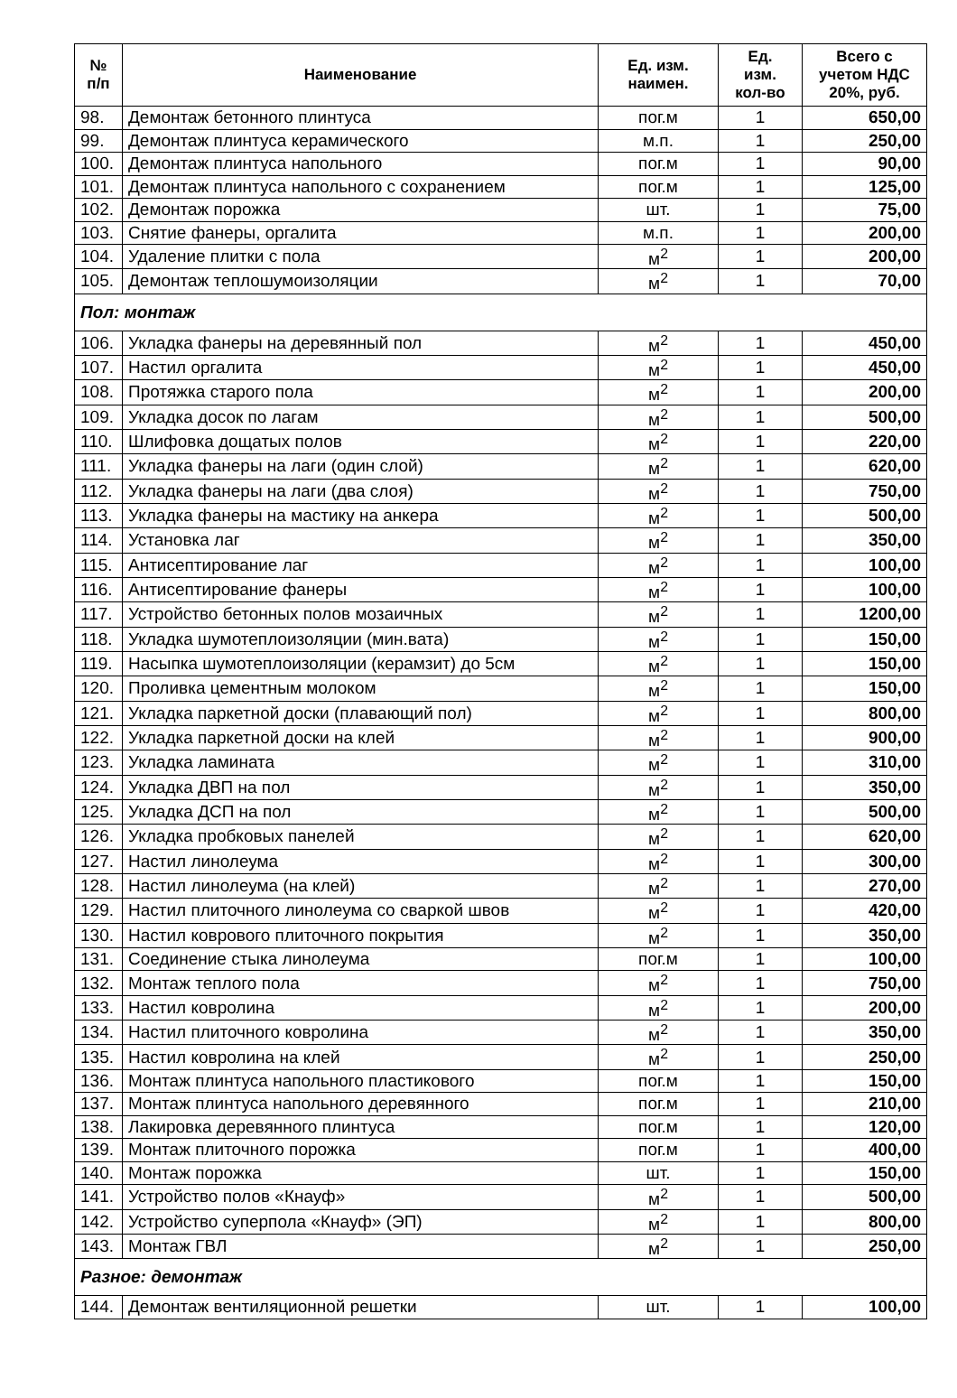| № п/п | Наименование | Ед. изм. наимен. | Ед. изм. кол-во | Всего с учетом НДС 20%, руб. |
| --- | --- | --- | --- | --- |
| 98. | Демонтаж бетонного плинтуса | пог.м | 1 | 650,00 |
| 99. | Демонтаж плинтуса керамического | м.п. | 1 | 250,00 |
| 100. | Демонтаж плинтуса напольного | пог.м | 1 | 90,00 |
| 101. | Демонтаж плинтуса напольного с сохранением | пог.м | 1 | 125,00 |
| 102. | Демонтаж порожка | шт. | 1 | 75,00 |
| 103. | Снятие фанеры, оргалита | м.п. | 1 | 200,00 |
| 104. | Удаление плитки с пола | м<sup>2</sup> | 1 | 200,00 |
| 105. | Демонтаж теплошумоизоляции | м<sup>2</sup> | 1 | 70,00 |
| Пол: монтаж | | | | |
| 106. | Укладка фанеры на деревянный пол | м<sup>2</sup> | 1 | 450,00 |
| 107. | Настил оргалита | м<sup>2</sup> | 1 | 450,00 |
| 108. | Протяжка старого пола | м<sup>2</sup> | 1 | 200,00 |
| 109. | Укладка досок по лагам | м<sup>2</sup> | 1 | 500,00 |
| 110. | Шлифовка дощатых полов | м<sup>2</sup> | 1 | 220,00 |
| 111. | Укладка фанеры на лаги (один слой) | м<sup>2</sup> | 1 | 620,00 |
| 112. | Укладка фанеры на лаги (два слоя) | м<sup>2</sup> | 1 | 750,00 |
| 113. | Укладка фанеры на мастику на анкера | м<sup>2</sup> | 1 | 500,00 |
| 114. | Установка лаг | м<sup>2</sup> | 1 | 350,00 |
| 115. | Антисептирование лаг | м<sup>2</sup> | 1 | 100,00 |
| 116. | Антисептирование фанеры | м<sup>2</sup> | 1 | 100,00 |
| 117. | Устройство бетонных полов мозаичных | м<sup>2</sup> | 1 | 1200,00 |
| 118. | Укладка шумотеплоизоляции (мин.вата) | м<sup>2</sup> | 1 | 150,00 |
| 119. | Насыпка шумотеплоизоляции (керамзит) до 5см | м<sup>2</sup> | 1 | 150,00 |
| 120. | Проливка цементным молоком | м<sup>2</sup> | 1 | 150,00 |
| 121. | Укладка паркетной доски (плавающий пол) | м<sup>2</sup> | 1 | 800,00 |
| 122. | Укладка паркетной доски на клей | м<sup>2</sup> | 1 | 900,00 |
| 123. | Укладка ламината | м<sup>2</sup> | 1 | 310,00 |
| 124. | Укладка ДВП на пол | м<sup>2</sup> | 1 | 350,00 |
| 125. | Укладка ДСП на пол | м<sup>2</sup> | 1 | 500,00 |
| 126. | Укладка пробковых панелей | м<sup>2</sup> | 1 | 620,00 |
| 127. | Настил линолеума | м<sup>2</sup> | 1 | 300,00 |
| 128. | Настил линолеума (на клей) | м<sup>2</sup> | 1 | 270,00 |
| 129. | Настил плиточного линолеума со сваркой швов | м<sup>2</sup> | 1 | 420,00 |
| 130. | Настил коврового плиточного покрытия | м<sup>2</sup> | 1 | 350,00 |
| 131. | Соединение стыка линолеума | пог.м | 1 | 100,00 |
| 132. | Монтаж теплого пола | м<sup>2</sup> | 1 | 750,00 |
| 133. | Настил ковролина | м<sup>2</sup> | 1 | 200,00 |
| 134. | Настил плиточного ковролина | м<sup>2</sup> | 1 | 350,00 |
| 135. | Настил ковролина на клей | м<sup>2</sup> | 1 | 250,00 |
| 136. | Монтаж плинтуса напольного пластикового | пог.м | 1 | 150,00 |
| 137. | Монтаж плинтуса напольного деревянного | пог.м | 1 | 210,00 |
| 138. | Лакировка деревянного плинтуса | пог.м | 1 | 120,00 |
| 139. | Монтаж плиточного порожка | пог.м | 1 | 400,00 |
| 140. | Монтаж порожка | шт. | 1 | 150,00 |
| 141. | Устройство полов «Кнауф» | м<sup>2</sup> | 1 | 500,00 |
| 142. | Устройство суперпола «Кнауф» (ЭП) | м<sup>2</sup> | 1 | 800,00 |
| 143. | Монтаж ГВЛ | м<sup>2</sup> | 1 | 250,00 |
| Разное: демонтаж | | | | |
| 144. | Демонтаж вентиляционной решетки | шт. | 1 | 100,00 |